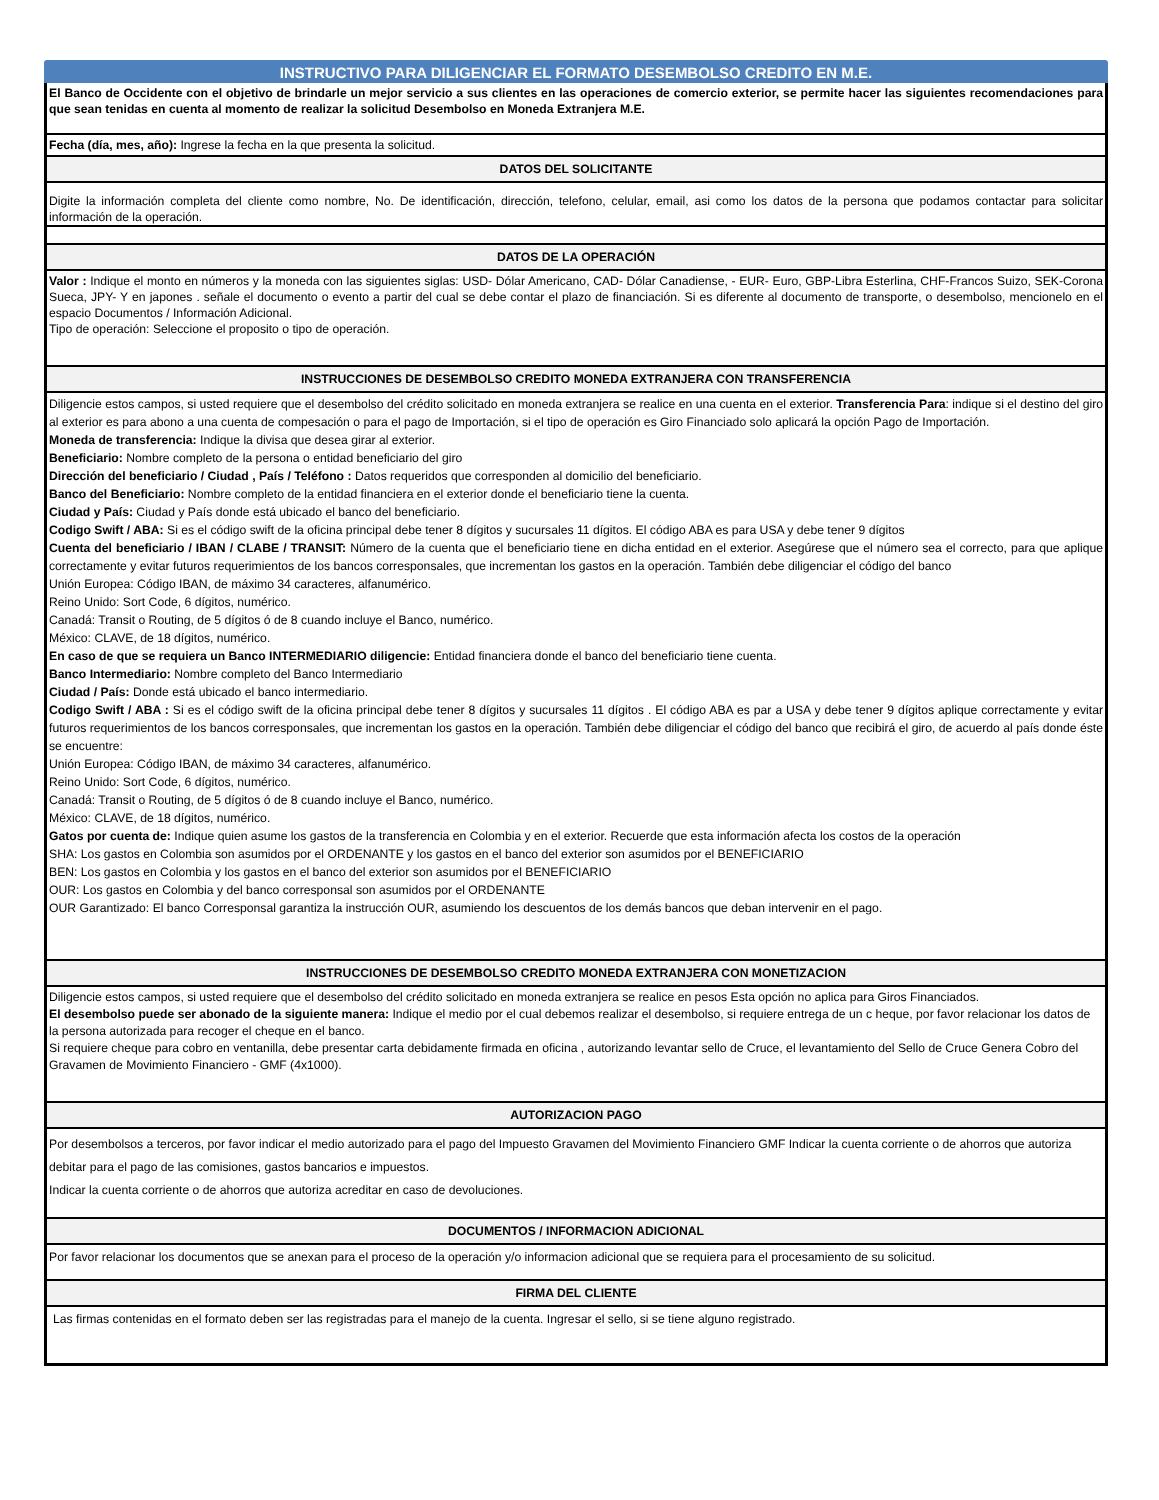INSTRUCTIVO PARA DILIGENCIAR EL FORMATO DESEMBOLSO CREDITO EN M.E.
El Banco de Occidente con el objetivo de brindarle un mejor servicio a sus clientes en las operaciones de comercio exterior, se permite hacer las siguientes recomendaciones para que sean tenidas en cuenta al momento de realizar la solicitud Desembolso en Moneda Extranjera M.E.
Fecha (día, mes, año): Ingrese la fecha en la que presenta la solicitud.
DATOS DEL SOLICITANTE
Digite la información completa del cliente como nombre, No. De identificación, dirección, telefono, celular, email, asi como los datos de la persona que podamos contactar para solicitar información de la operación.
DATOS DE LA OPERACIÓN
Valor : Indique el monto en números y la moneda con las siguientes siglas: USD- Dólar Americano, CAD- Dólar Canadiense, - EUR- Euro, GBP-Libra Esterlina, CHF-Francos Suizo, SEK-Corona Sueca, JPY- Y en japones . señale el documento o evento a partir del cual se debe contar el plazo de financiación. Si es diferente al documento de transporte, o desembolso, mencionelo en el espacio Documentos / Información Adicional.
Tipo de operación: Seleccione el proposito o tipo de operación.
INSTRUCCIONES DE DESEMBOLSO CREDITO MONEDA EXTRANJERA CON TRANSFERENCIA
Diligencie estos campos, si usted requiere que el desembolso del crédito solicitado en moneda extranjera se realice en una cuenta en el exterior. Transferencia Para: indique si el destino del giro al exterior es para abono a una cuenta de compesación o para el pago de Importación, si el tipo de operación es Giro Financiado solo aplicará la opción Pago de Importación.
Moneda de transferencia: Indique la divisa que desea girar al exterior.
Beneficiario: Nombre completo de la persona o entidad beneficiario del giro
Dirección del beneficiario / Ciudad , País / Teléfono : Datos requeridos que corresponden al domicilio del beneficiario.
Banco del Beneficiario: Nombre completo de la entidad financiera en el exterior donde el beneficiario tiene la cuenta.
Ciudad y País: Ciudad y País donde está ubicado el banco del beneficiario.
Codigo Swift / ABA: Si es el código swift de la oficina principal debe tener 8 dígitos y sucursales 11 dígitos. El código ABA es para USA y debe tener 9 dígitos
Cuenta del beneficiario / IBAN / CLABE / TRANSIT: Número de la cuenta que el beneficiario tiene en dicha entidad en el exterior. Asegúrese que el número sea el correcto, para que aplique correctamente y evitar futuros requerimientos de los bancos corresponsales, que incrementan los gastos en la operación. También debe diligenciar el código del banco
Unión Europea: Código IBAN, de máximo 34 caracteres, alfanumérico.
Reino Unido: Sort Code, 6 dígitos, numérico.
Canadá: Transit o Routing, de 5 dígitos ó de 8 cuando incluye el Banco, numérico.
México: CLAVE, de 18 dígitos, numérico.
En caso de que se requiera un Banco INTERMEDIARIO diligencie: Entidad financiera donde el banco del beneficiario tiene cuenta.
Banco Intermediario: Nombre completo del Banco Intermediario
Ciudad / País: Donde está ubicado el banco intermediario.
Codigo Swift / ABA : Si es el código swift de la oficina principal debe tener 8 dígitos y sucursales 11 dígitos . El código ABA es par a USA y debe tener 9 dígitos aplique correctamente y evitar futuros requerimientos de los bancos corresponsales, que incrementan los gastos en la operación. También debe diligenciar el código del banco que recibirá el giro, de acuerdo al país donde éste se encuentre:
Unión Europea: Código IBAN, de máximo 34 caracteres, alfanumérico.
Reino Unido: Sort Code, 6 dígitos, numérico.
Canadá: Transit o Routing, de 5 dígitos ó de 8 cuando incluye el Banco, numérico.
México: CLAVE, de 18 dígitos, numérico.
Gatos por cuenta de: Indique quien asume los gastos de la transferencia en Colombia y en el exterior. Recuerde que esta información afecta los costos de la operación
SHA: Los gastos en Colombia son asumidos por el ORDENANTE y los gastos en el banco del exterior son asumidos por el BENEFICIARIO
BEN: Los gastos en Colombia y los gastos en el banco del exterior son asumidos por el BENEFICIARIO
OUR: Los gastos en Colombia y del banco corresponsal son asumidos por el ORDENANTE
OUR Garantizado: El banco Corresponsal garantiza la instrucción OUR, asumiendo los descuentos de los demás bancos que deban intervenir en el pago.
INSTRUCCIONES DE DESEMBOLSO CREDITO MONEDA EXTRANJERA CON MONETIZACION
Diligencie estos campos, si usted requiere que el desembolso del crédito solicitado en moneda extranjera se realice en pesos Esta opción no aplica para Giros Financiados.
El desembolso puede ser abonado de la siguiente manera: Indique el medio por el cual debemos realizar el desembolso, si requiere entrega de un c heque, por favor relacionar los datos de la persona autorizada para recoger el cheque en el banco.
Si requiere cheque para cobro en ventanilla, debe presentar carta debidamente firmada en oficina , autorizando levantar sello de Cruce, el levantamiento del Sello de Cruce Genera Cobro del Gravamen de Movimiento Financiero - GMF (4x1000).
AUTORIZACION PAGO
Por desembolsos a terceros, por favor indicar el medio autorizado para el pago del Impuesto Gravamen del Movimiento Financiero GMF Indicar la cuenta corriente o de ahorros que autoriza debitar para el pago de las comisiones, gastos bancarios e impuestos.
Indicar la cuenta corriente o de ahorros que autoriza acreditar en caso de devoluciones.
DOCUMENTOS / INFORMACION ADICIONAL
Por favor relacionar los documentos que se anexan para el proceso de la operación y/o informacion adicional que se requiera para el procesamiento de su solicitud.
FIRMA DEL CLIENTE
Las firmas contenidas en el formato deben ser las registradas para el manejo de la cuenta. Ingresar el sello, si se tiene alguno registrado.